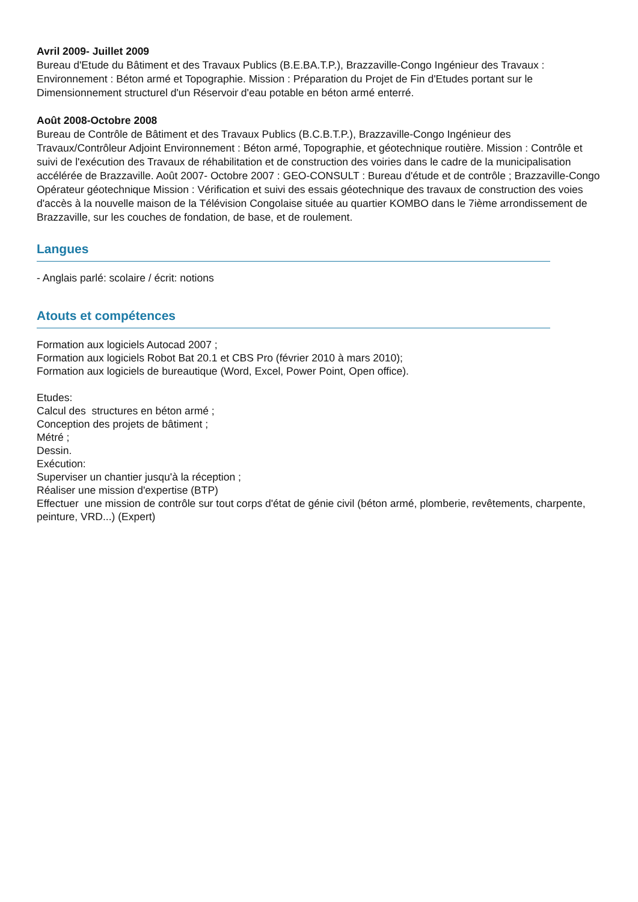Avril 2009- Juillet 2009
Bureau d'Etude du Bâtiment et des Travaux Publics (B.E.BA.T.P.), Brazzaville-Congo Ingénieur des Travaux : Environnement : Béton armé et Topographie. Mission : Préparation du Projet de Fin d'Etudes portant sur le Dimensionnement structurel d'un Réservoir d'eau potable en béton armé enterré.
Août 2008-Octobre 2008
Bureau de Contrôle de Bâtiment et des Travaux Publics (B.C.B.T.P.), Brazzaville-Congo Ingénieur des Travaux/Contrôleur Adjoint Environnement : Béton armé, Topographie, et géotechnique routière. Mission : Contrôle et suivi de l'exécution des Travaux de réhabilitation et de construction des voiries dans le cadre de la municipalisation accélérée de Brazzaville. Août 2007- Octobre 2007 : GEO-CONSULT : Bureau d'étude et de contrôle ; Brazzaville-Congo Opérateur géotechnique Mission : Vérification et suivi des essais géotechnique des travaux de construction des voies d'accès à la nouvelle maison de la Télévision Congolaise située au quartier KOMBO dans le 7ième arrondissement de Brazzaville, sur les couches de fondation, de base, et de roulement.
Langues
- Anglais parlé: scolaire / écrit: notions
Atouts et compétences
Formation aux logiciels Autocad 2007 ;
Formation aux logiciels Robot Bat 20.1 et CBS Pro (février 2010 à mars 2010);
Formation aux logiciels de bureautique (Word, Excel, Power Point, Open office).
Etudes:
Calcul des structures en béton armé ;
Conception des projets de bâtiment ;
Métré ;
Dessin.
Exécution:
Superviser un chantier jusqu'à la réception ;
Réaliser une mission d'expertise (BTP)
Effectuer une mission de contrôle sur tout corps d'état de génie civil (béton armé, plomberie, revêtements, charpente, peinture, VRD...) (Expert)